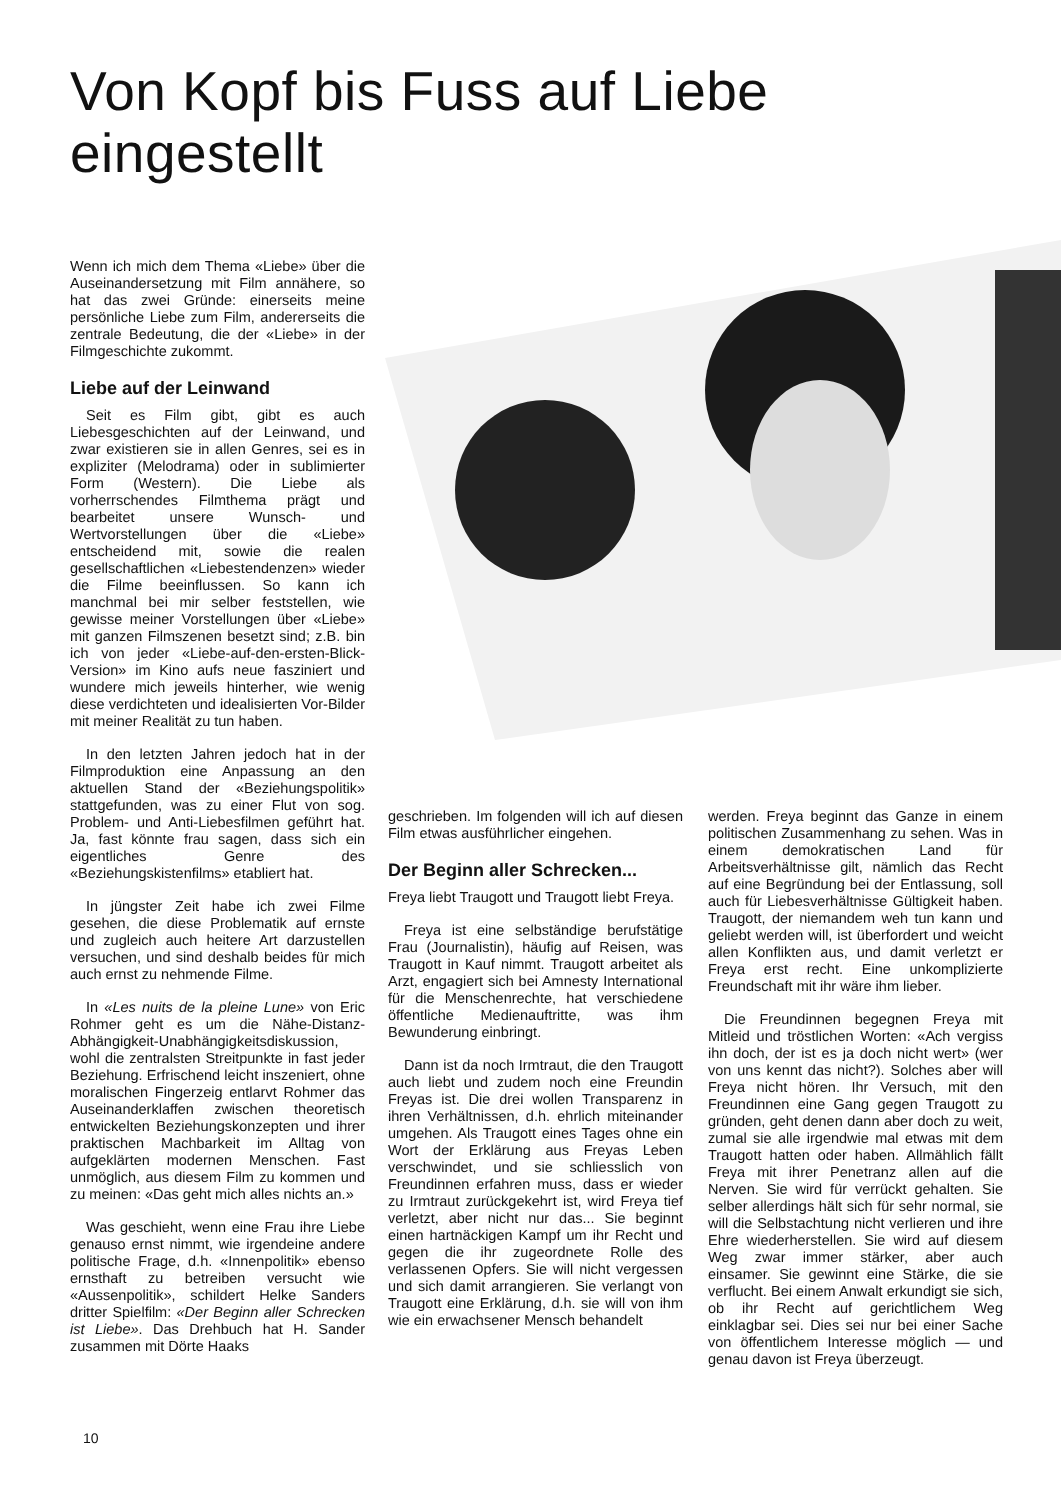Von Kopf bis Fuss auf Liebe
eingestellt
Wenn ich mich dem Thema «Liebe» über die Auseinandersetzung mit Film annähere, so hat das zwei Gründe: einerseits meine persönliche Liebe zum Film, andererseits die zentrale Bedeutung, die der «Liebe» in der Filmgeschichte zukommt.
Liebe auf der Leinwand
Seit es Film gibt, gibt es auch Liebesgeschichten auf der Leinwand, und zwar existieren sie in allen Genres, sei es in expliziter (Melodrama) oder in sublimierter Form (Western). Die Liebe als vorherrschendes Filmthema prägt und bearbeitet unsere Wunsch- und Wertvorstellungen über die «Liebe» entscheidend mit, sowie die realen gesellschaftlichen «Liebestendenzen» wieder die Filme beeinflussen. So kann ich manchmal bei mir selber feststellen, wie gewisse meiner Vorstellungen über «Liebe» mit ganzen Filmszenen besetzt sind; z.B. bin ich von jeder «Liebe-auf-den-ersten-Blick-Version» im Kino aufs neue fasziniert und wundere mich jeweils hinterher, wie wenig diese verdichteten und idealisierten Vor-Bilder mit meiner Realität zu tun haben.
In den letzten Jahren jedoch hat in der Filmproduktion eine Anpassung an den aktuellen Stand der «Beziehungspolitik» stattgefunden, was zu einer Flut von sog. Problem- und Anti-Liebesfilmen geführt hat. Ja, fast könnte frau sagen, dass sich ein eigentliches Genre des «Beziehungskistenfilms» etabliert hat.
In jüngster Zeit habe ich zwei Filme gesehen, die diese Problematik auf ernste und zugleich auch heitere Art darzustellen versuchen, und sind deshalb beides für mich auch ernst zu nehmende Filme.
In «Les nuits de la pleine Lune» von Eric Rohmer geht es um die Nähe-Distanz-Abhängigkeit-Unabhängigkeitsdiskussion, wohl die zentralsten Streitpunkte in fast jeder Beziehung. Erfrischend leicht inszeniert, ohne moralischen Fingerzeig entlarvt Rohmer das Auseinanderklaffen zwischen theoretisch entwickelten Beziehungskonzepten und ihrer praktischen Machbarkeit im Alltag von aufgeklärten modernen Menschen. Fast unmöglich, aus diesem Film zu kommen und zu meinen: «Das geht mich alles nichts an.»
Was geschieht, wenn eine Frau ihre Liebe genauso ernst nimmt, wie irgendeine andere politische Frage, d.h. «Innenpolitik» ebenso ernsthaft zu betreiben versucht wie «Aussenpolitik», schildert Helke Sanders dritter Spielfilm: «Der Beginn aller Schrecken ist Liebe». Das Drehbuch hat H. Sander zusammen mit Dörte Haaks
geschrieben. Im folgenden will ich auf diesen Film etwas ausführlicher eingehen.
Der Beginn aller Schrecken...
Freya liebt Traugott und Traugott liebt Freya.
Freya ist eine selbständige berufstätige Frau (Journalistin), häufig auf Reisen, was Traugott in Kauf nimmt. Traugott arbeitet als Arzt, engagiert sich bei Amnesty International für die Menschenrechte, hat verschiedene öffentliche Medienauftritte, was ihm Bewunderung einbringt.
Dann ist da noch Irmtraut, die den Traugott auch liebt und zudem noch eine Freundin Freyas ist. Die drei wollen Transparenz in ihren Verhältnissen, d.h. ehrlich miteinander umgehen. Als Traugott eines Tages ohne ein Wort der Erklärung aus Freyas Leben verschwindet, und sie schliesslich von Freundinnen erfahren muss, dass er wieder zu Irmtraut zurückgekehrt ist, wird Freya tief verletzt, aber nicht nur das... Sie beginnt einen hartnäckigen Kampf um ihr Recht und gegen die ihr zugeordnete Rolle des verlassenen Opfers. Sie will nicht vergessen und sich damit arrangieren. Sie verlangt von Traugott eine Erklärung, d.h. sie will von ihm wie ein erwachsener Mensch behandelt
werden. Freya beginnt das Ganze in einem politischen Zusammenhang zu sehen. Was in einem demokratischen Land für Arbeitsverhältnisse gilt, nämlich das Recht auf eine Begründung bei der Entlassung, soll auch für Liebesverhältnisse Gültigkeit haben. Traugott, der niemandem weh tun kann und geliebt werden will, ist überfordert und weicht allen Konflikten aus, und damit verletzt er Freya erst recht. Eine unkomplizierte Freundschaft mit ihr wäre ihm lieber.
Die Freundinnen begegnen Freya mit Mitleid und tröstlichen Worten: «Ach vergiss ihn doch, der ist es ja doch nicht wert» (wer von uns kennt das nicht?). Solches aber will Freya nicht hören. Ihr Versuch, mit den Freundinnen eine Gang gegen Traugott zu gründen, geht denen dann aber doch zu weit, zumal sie alle irgendwie mal etwas mit dem Traugott hatten oder haben. Allmählich fällt Freya mit ihrer Penetranz allen auf die Nerven. Sie wird für verrückt gehalten. Sie selber allerdings hält sich für sehr normal, sie will die Selbstachtung nicht verlieren und ihre Ehre wiederherstellen. Sie wird auf diesem Weg zwar immer stärker, aber auch einsamer. Sie gewinnt eine Stärke, die sie verflucht. Bei einem Anwalt erkundigt sie sich, ob ihr Recht auf gerichtlichem Weg einklagbar sei. Dies sei nur bei einer Sache von öffentlichem Interesse möglich — und genau davon ist Freya überzeugt.
10